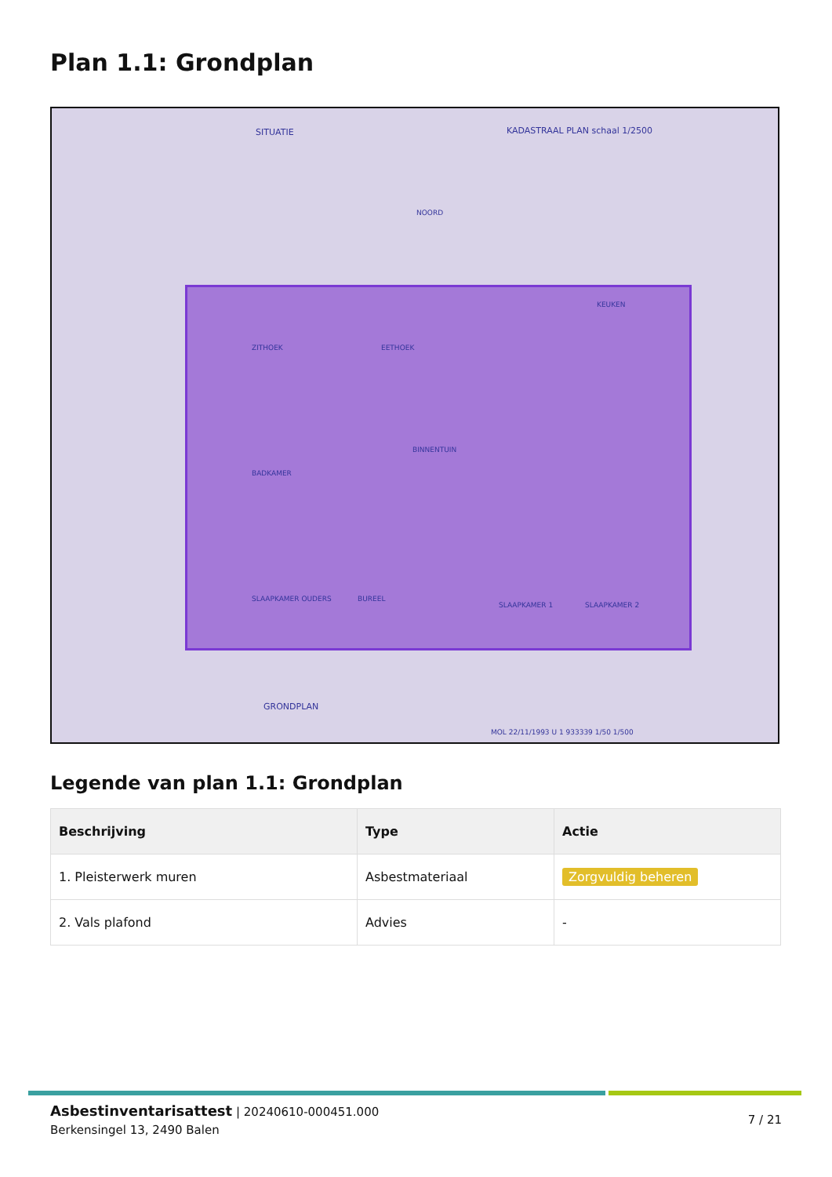Plan 1.1: Grondplan
SITUATIE KADASTRAAL PLAN schaal 1/2500
NOORD
ZITHOEK EETHOEK
KEUKEN
BINNENTUIN
BADKAMER
SLAAPKAMER OUDERS BUREEL
SLAAPKAMER 1 SLAAPKAMER 2
GRONDPLAN
MOL 22/11/1993 U 1 933339 1/50 1/500
Legende van plan 1.1: Grondplan
| Beschrijving | Type | Actie |
| --- | --- | --- |
| 1. Pleisterwerk muren | Asbestmateriaal | Zorgvuldig beheren |
| 2. Vals plafond | Advies | - |
Asbestinventarisattest | 20240610-000451.000
Berkensingel 13, 2490 Balen
7 / 21